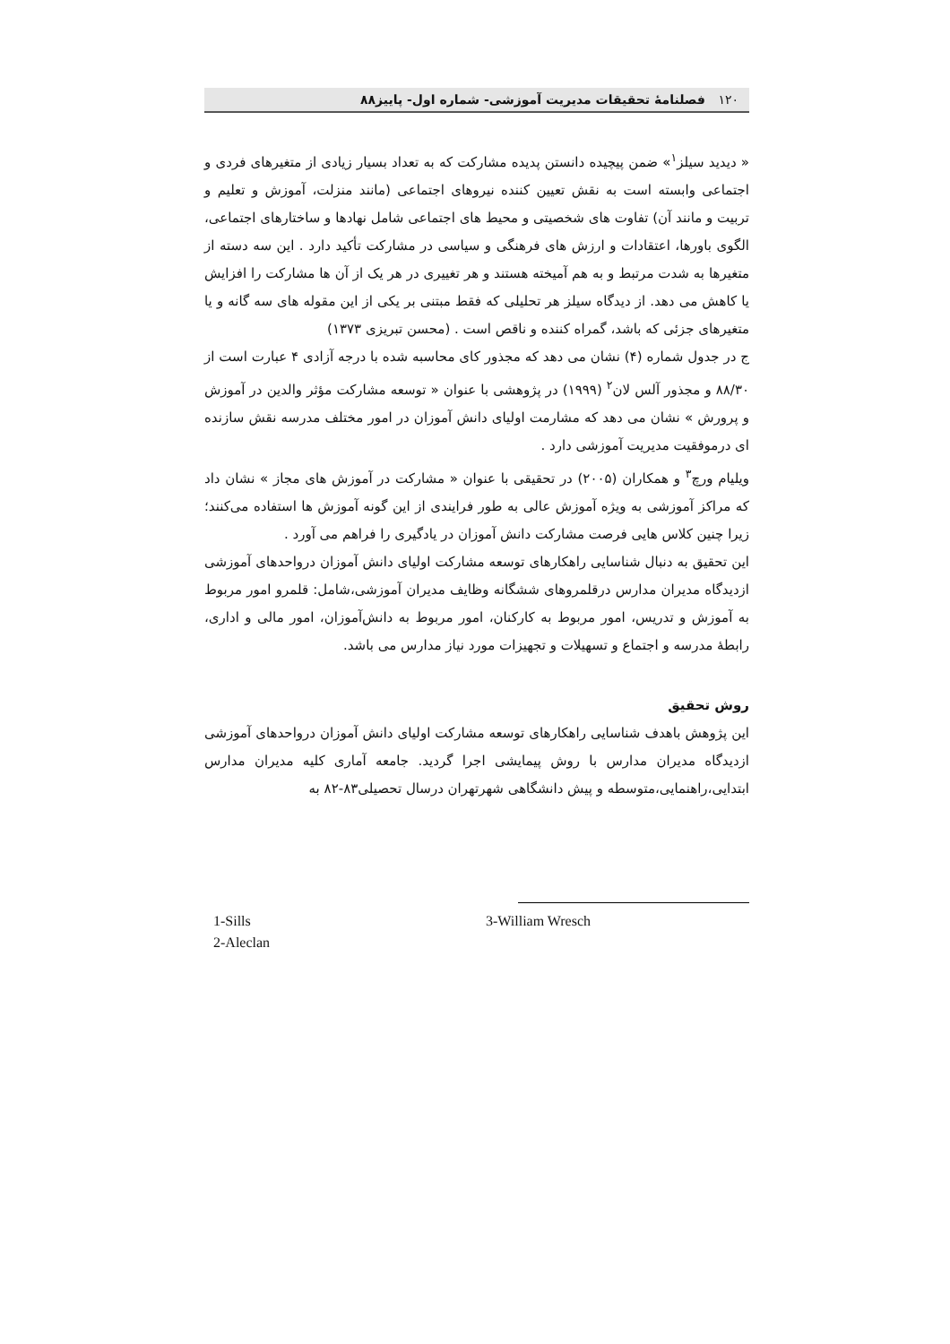۱۲۰ فصلنامهٔ تحقیقات مدیریت آموزشی- شماره اول- پاییز۸۸
« دیدید سیلز<sup>۱</sup>» ضمن پیچیده دانستن پدیده مشارکت که به تعداد بسیار زیادی از متغیرهای فردی و اجتماعی وابسته است به نقش تعیین کننده نیروهای اجتماعی (مانند منزلت، آموزش و تعلیم و تربیت و مانند آن) تفاوت های شخصیتی و محیط های اجتماعی شامل نهادها و ساختارهای اجتماعی، الگوی باورها، اعتقادات و ارزش های فرهنگی و سیاسی در مشارکت تأکید دارد . این سه دسته از متغیرها به شدت مرتبط و به هم آمیخته هستند و هر تغییری در هر یک از آن ها مشارکت را افزایش یا کاهش می دهد. از دیدگاه سیلز هر تحلیلی که فقط مبتنی بر یکی از این مقوله های سه گانه و یا متغیرهای جزئی که باشد، گمراه کننده و ناقص است . (محسن تبریزی ۱۳۷۳)
ج در جدول شماره (۴) نشان می دهد که مجذور کای محاسبه شده با درجه آزادی ۴ عبارت است از ۸۸/۳۰ و مجذور آلس لان<sup>۲</sup> (۱۹۹۹) در پژوهشی با عنوان « توسعه مشارکت مؤثر والدین در آموزش و پرورش » نشان می دهد که مشارمت اولیای دانش آموزان در امور مختلف مدرسه نقش سازنده ای درموفقیت مدیریت آموزشی دارد .
ویلیام ورچ<sup>۳</sup> و همکاران (۲۰۰۵) در تحقیقی با عنوان « مشارکت در آموزش های مجاز » نشان داد که مراکز آموزشی به ویژه آموزش عالی به طور فرایندی از این گونه آموزش ها استفاده می‌کنند؛ زیرا چنین کلاس هایی فرصت مشارکت دانش آموزان در یادگیری را فراهم می آورد .
این تحقیق به دنبال شناسایی راهکارهای توسعه مشارکت اولیای دانش آموزان درواحدهای آموزشی ازدیدگاه مدیران مدارس درقلمروهای ششگانه وظایف مدیران آموزشی،شامل: قلمرو امور مربوط به آموزش و تدریس، امور مربوط به کارکنان، امور مربوط به دانش‌آموزان، امور مالی و اداری، رابطهٔ مدرسه و اجتماع و تسهیلات و تجهیزات مورد نیاز مدارس می باشد.
روش تحقیق
این پژوهش باهدف شناسایی راهکارهای توسعه مشارکت اولیای دانش آموزان درواحدهای آموزشی ازدیدگاه مدیران مدارس با روش پیمایشی اجرا گردید. جامعه آماری کلیه مدیران مدارس ابتدایی،راهنمایی،متوسطه و پیش دانشگاهی شهرتهران درسال تحصیلی۸۳-۸۲ به
1-Sills
2-Aleclan
3-William Wresch